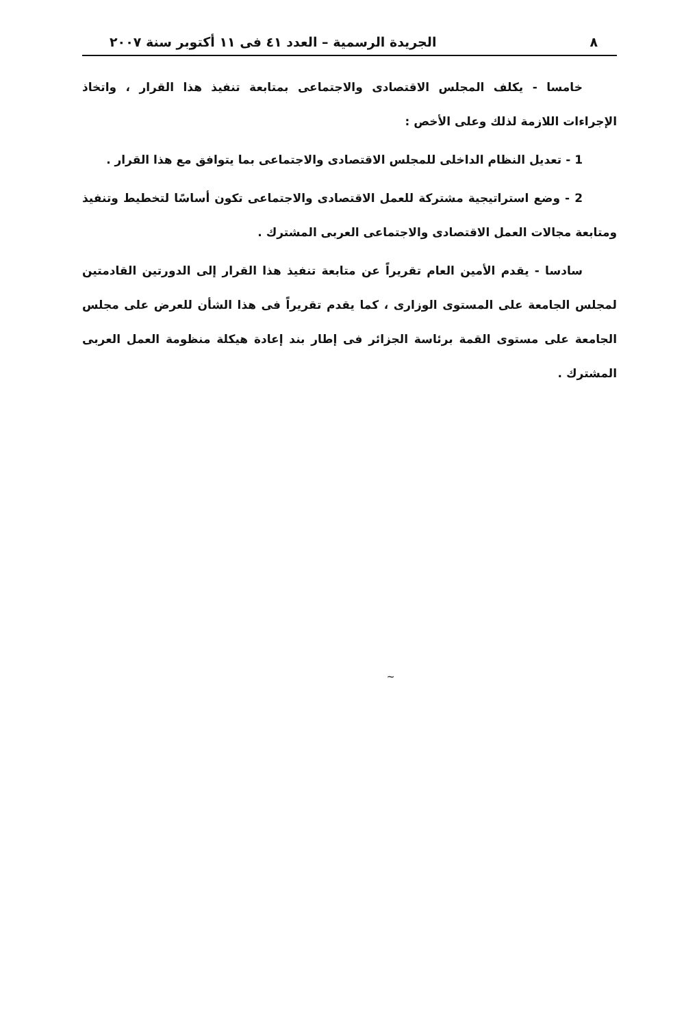٨ الجريدة الرسمية – العدد ٤١ فى ١١ أكتوبر سنة ٢٠٠٧
خامسا - يكلف المجلس الاقتصادى والاجتماعى بمتابعة تنفيذ هذا القرار ، واتخاذ الإجراءات اللازمة لذلك وعلى الأخص :
1 - تعديل النظام الداخلى للمجلس الاقتصادى والاجتماعى بما يتوافق مع هذا القرار .
2 - وضع استراتيجية مشتركة للعمل الاقتصادى والاجتماعى تكون أساسًا لتخطيط وتنفيذ ومتابعة مجالات العمل الاقتصادى والاجتماعى العربى المشترك .
سادسا - يقدم الأمين العام تقريراً عن متابعة تنفيذ هذا القرار إلى الدورتين القادمتين لمجلس الجامعة على المستوى الوزارى ، كما يقدم تقريراً فى هذا الشأن للعرض على مجلس الجامعة على مستوى القمة برئاسة الجزائر فى إطار بند إعادة هيكلة منظومة العمل العربى المشترك .
~